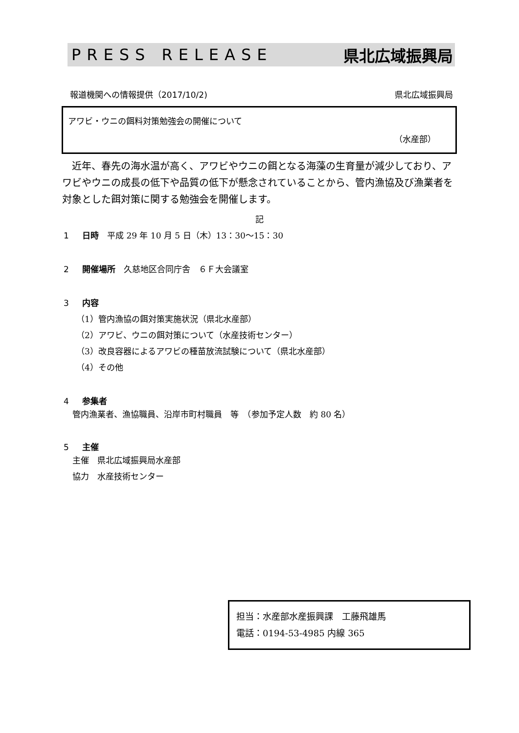PRESS RELEASE 県北広域振興局
報道機関への情報提供（2017/10/2) 県北広域振興局
アワビ・ウニの餌料対策勉強会の開催について
（水産部）
近年、春先の海水温が高く、アワビやウニの餌となる海藻の生育量が減少しており、アワビやウニの成長の低下や品質の低下が懸念されていることから、管内漁協及び漁業者を対象とした餌対策に関する勉強会を開催します。
記
1 日時　平成 29 年 10 月 5 日（木）13：30〜15：30
2 開催場所　久慈地区合同庁舎　６Ｆ大会議室
3 内容
（1）管内漁協の餌対策実施状況（県北水産部）
（2）アワビ、ウニの餌対策について（水産技術センター）
（3）改良容器によるアワビの種苗放流試験について（県北水産部）
（4）その他
4 参集者
管内漁業者、漁協職員、沿岸市町村職員　等　（参加予定人数　約 80 名）
5 主催
主催　県北広域振興局水産部
協力　水産技術センター
担当：水産部水産振興課　工藤飛雄馬
電話：0194-53-4985 内線 365